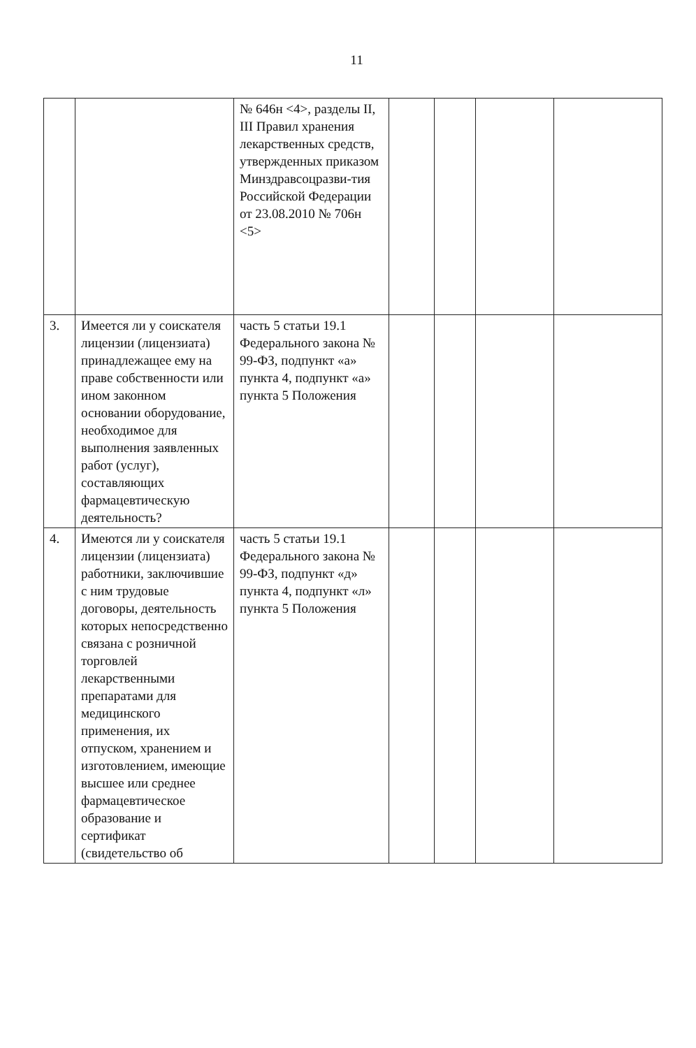11
| | | № 646н <4>, разделы II, III Правил хранения лекарственных средств, утвержденных приказом Минздравсоцразви-тия Российской Федерации от 23.08.2010 № 706н <5> | | | | |
| 3. | Имеется ли у соискателя лицензии (лицензиата) принадлежащее ему на праве собственности или ином законном основании оборудование, необходимое для выполнения заявленных работ (услуг), составляющих фармацевтическую деятельность? | часть 5 статьи 19.1 Федерального закона № 99-ФЗ, подпункт «а» пункта 4, подпункт «а» пункта 5 Положения | | | | |
| 4. | Имеются ли у соискателя лицензии (лицензиата) работники, заключившие с ним трудовые договоры, деятельность которых непосредственно связана с розничной торговлей лекарственными препаратами для медицинского применения, их отпуском, хранением и изготовлением, имеющие высшее или среднее фармацевтическое образование и сертификат (свидетельство об | часть 5 статьи 19.1 Федерального закона № 99-ФЗ, подпункт «д» пункта 4, подпункт «л» пункта 5 Положения | | | | |